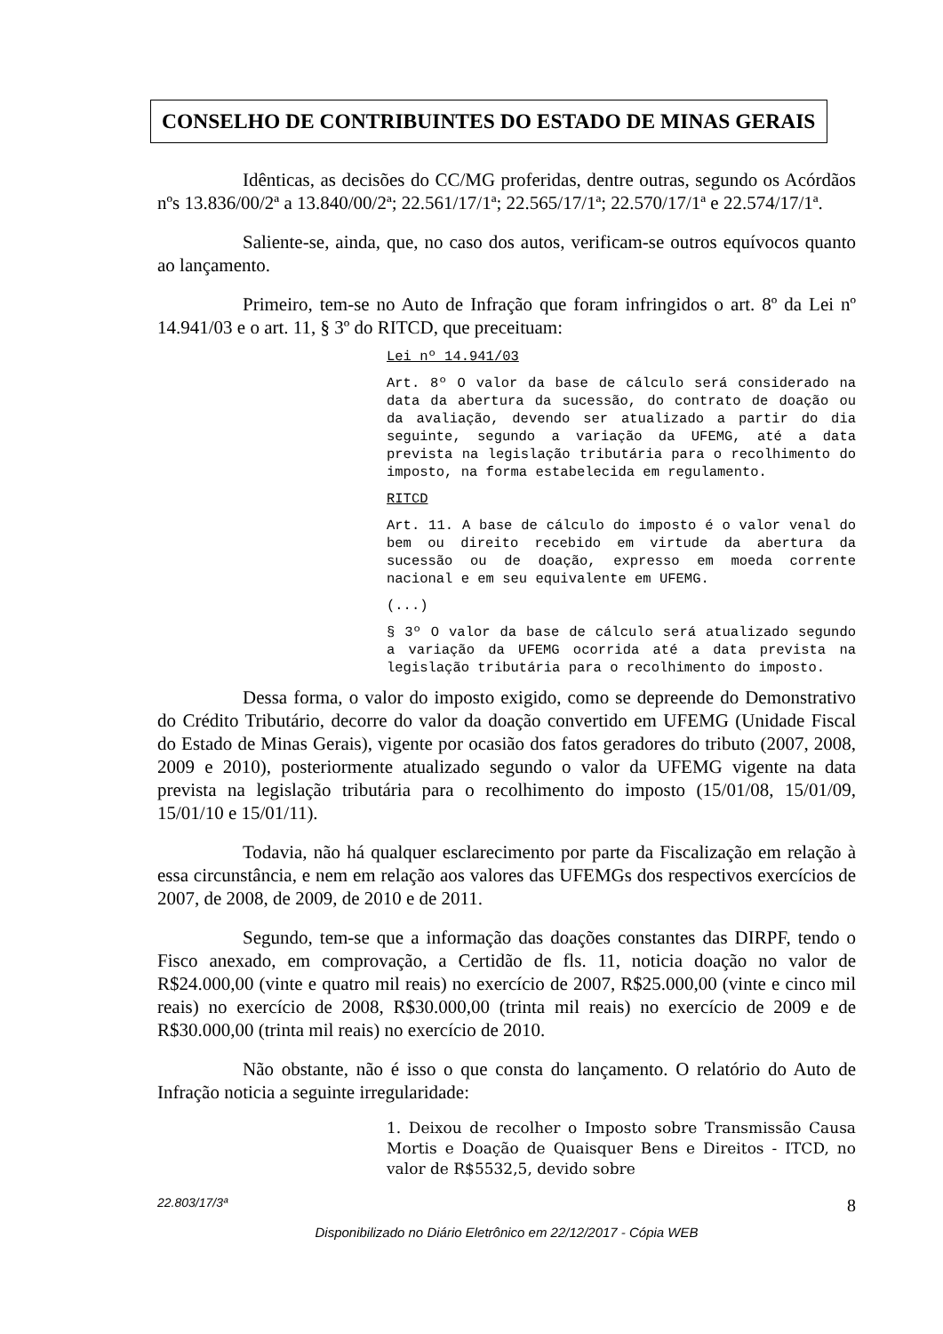CONSELHO DE CONTRIBUINTES DO ESTADO DE MINAS GERAIS
Idênticas, as decisões do CC/MG proferidas, dentre outras, segundo os Acórdãos nºs 13.836/00/2ª a 13.840/00/2ª; 22.561/17/1ª; 22.565/17/1ª; 22.570/17/1ª e 22.574/17/1ª.
Saliente-se, ainda, que, no caso dos autos, verificam-se outros equívocos quanto ao lançamento.
Primeiro, tem-se no Auto de Infração que foram infringidos o art. 8º da Lei nº 14.941/03 e o art. 11, § 3º do RITCD, que preceituam:
Lei nº 14.941/03
Art. 8º O valor da base de cálculo será considerado na data da abertura da sucessão, do contrato de doação ou da avaliação, devendo ser atualizado a partir do dia seguinte, segundo a variação da UFEMG, até a data prevista na legislação tributária para o recolhimento do imposto, na forma estabelecida em regulamento.
RITCD
Art. 11. A base de cálculo do imposto é o valor venal do bem ou direito recebido em virtude da abertura da sucessão ou de doação, expresso em moeda corrente nacional e em seu equivalente em UFEMG.
(...)
§ 3º O valor da base de cálculo será atualizado segundo a variação da UFEMG ocorrida até a data prevista na legislação tributária para o recolhimento do imposto.
Dessa forma, o valor do imposto exigido, como se depreende do Demonstrativo do Crédito Tributário, decorre do valor da doação convertido em UFEMG (Unidade Fiscal do Estado de Minas Gerais), vigente por ocasião dos fatos geradores do tributo (2007, 2008, 2009 e 2010), posteriormente atualizado segundo o valor da UFEMG vigente na data prevista na legislação tributária para o recolhimento do imposto (15/01/08, 15/01/09, 15/01/10 e 15/01/11).
Todavia, não há qualquer esclarecimento por parte da Fiscalização em relação à essa circunstância, e nem em relação aos valores das UFEMGs dos respectivos exercícios de 2007, de 2008, de 2009, de 2010 e de 2011.
Segundo, tem-se que a informação das doações constantes das DIRPF, tendo o Fisco anexado, em comprovação, a Certidão de fls. 11, noticia doação no valor de R$24.000,00 (vinte e quatro mil reais) no exercício de 2007, R$25.000,00 (vinte e cinco mil reais) no exercício de 2008, R$30.000,00 (trinta mil reais) no exercício de 2009 e de R$30.000,00 (trinta mil reais) no exercício de 2010.
Não obstante, não é isso o que consta do lançamento. O relatório do Auto de Infração noticia a seguinte irregularidade:
1. Deixou de recolher o Imposto sobre Transmissão Causa Mortis e Doação de Quaisquer Bens e Direitos - ITCD, no valor de R$5532,5, devido sobre
22.803/17/3ª 8
Disponibilizado no Diário Eletrônico em 22/12/2017 - Cópia WEB